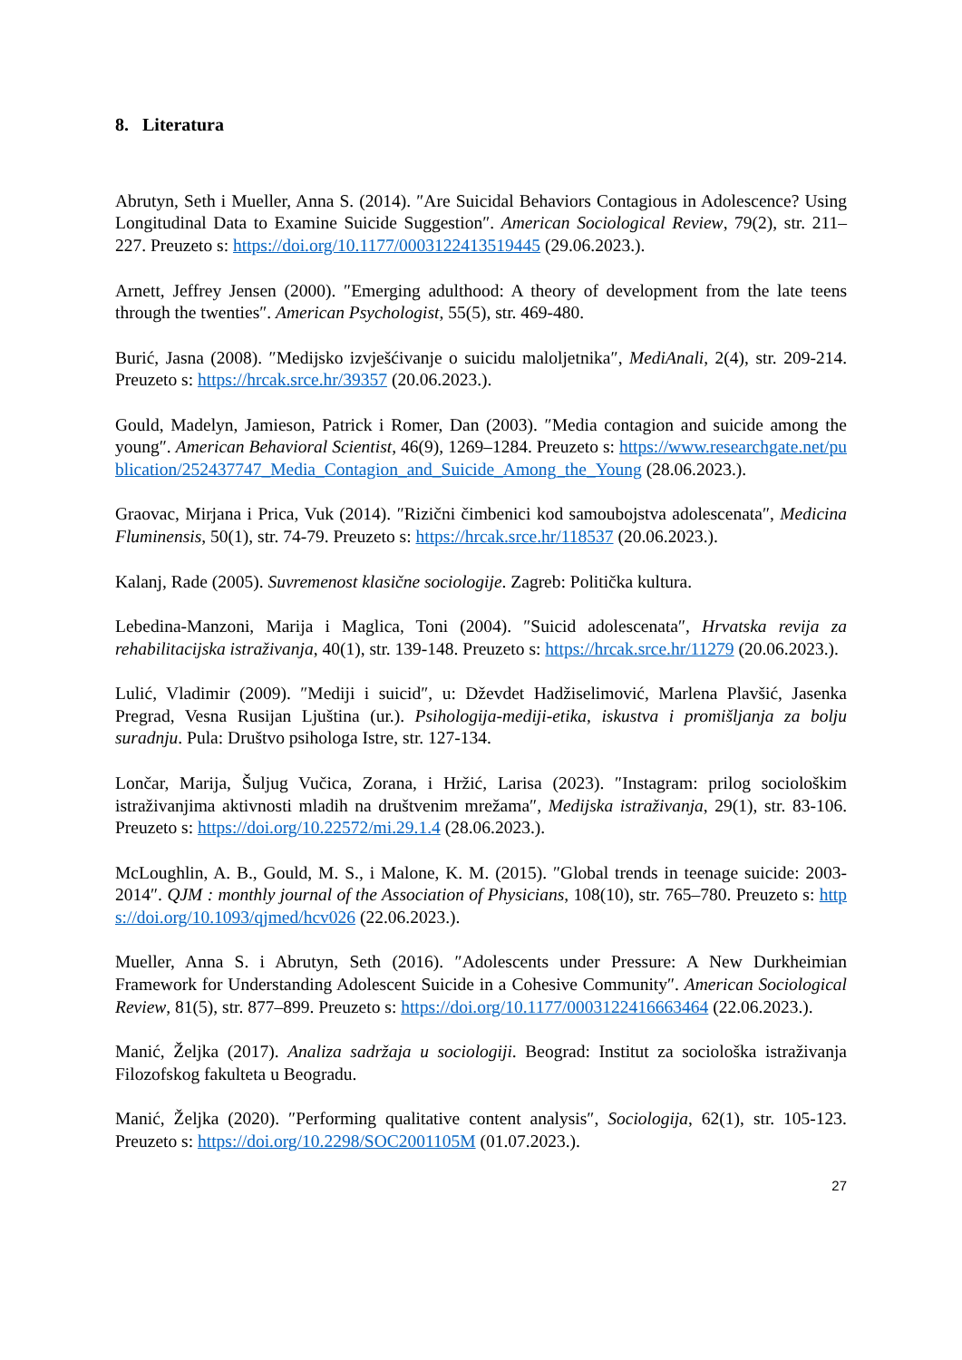8. Literatura
Abrutyn, Seth i Mueller, Anna S. (2014). ″Are Suicidal Behaviors Contagious in Adolescence? Using Longitudinal Data to Examine Suicide Suggestion″. American Sociological Review, 79(2), str. 211–227. Preuzeto s: https://doi.org/10.1177/0003122413519445 (29.06.2023.).
Arnett, Jeffrey Jensen (2000). ″Emerging adulthood: A theory of development from the late teens through the twenties″. American Psychologist, 55(5), str. 469-480.
Burić, Jasna (2008). ″Medijsko izvješćivanje o suicidu maloljetnika″, MediAnali, 2(4), str. 209-214. Preuzeto s: https://hrcak.srce.hr/39357 (20.06.2023.).
Gould, Madelyn, Jamieson, Patrick i Romer, Dan (2003). ″Media contagion and suicide among the young″. American Behavioral Scientist, 46(9), 1269–1284. Preuzeto s: https://www.researchgate.net/publication/252437747_Media_Contagion_and_Suicide_Among_the_Young (28.06.2023.).
Graovac, Mirjana i Prica, Vuk (2014). ″Rizični čimbenici kod samoubojstva adolescenata″, Medicina Fluminensis, 50(1), str. 74-79. Preuzeto s: https://hrcak.srce.hr/118537 (20.06.2023.).
Kalanj, Rade (2005). Suvremenost klasične sociologije. Zagreb: Politička kultura.
Lebedina-Manzoni, Marija i Maglica, Toni (2004). ″Suicid adolescenata″, Hrvatska revija za rehabilitacijska istraživanja, 40(1), str. 139-148. Preuzeto s: https://hrcak.srce.hr/11279 (20.06.2023.).
Lulić, Vladimir (2009). ″Mediji i suicid″, u: Dževdet Hadžiselimović, Marlena Plavšić, Jasenka Pregrad, Vesna Rusijan Ljuština (ur.). Psihologija-mediji-etika, iskustva i promišljanja za bolju suradnju. Pula: Društvo psihologa Istre, str. 127-134.
Lončar, Marija, Šuljug Vučica, Zorana, i Hržić, Larisa (2023). ″Instagram: prilog sociološkim istraživanjima aktivnosti mladih na društvenim mrežama″, Medijska istraživanja, 29(1), str. 83-106. Preuzeto s: https://doi.org/10.22572/mi.29.1.4 (28.06.2023.).
McLoughlin, A. B., Gould, M. S., i Malone, K. M. (2015). ″Global trends in teenage suicide: 2003-2014″. QJM : monthly journal of the Association of Physicians, 108(10), str. 765–780. Preuzeto s: https://doi.org/10.1093/qjmed/hcv026 (22.06.2023.).
Mueller, Anna S. i Abrutyn, Seth (2016). ″Adolescents under Pressure: A New Durkheimian Framework for Understanding Adolescent Suicide in a Cohesive Community″. American Sociological Review, 81(5), str. 877–899. Preuzeto s: https://doi.org/10.1177/0003122416663464 (22.06.2023.).
Manić, Željka (2017). Analiza sadržaja u sociologiji. Beograd: Institut za sociološka istraživanja Filozofskog fakulteta u Beogradu.
Manić, Željka (2020). ″Performing qualitative content analysis″, Sociologija, 62(1), str. 105-123. Preuzeto s: https://doi.org/10.2298/SOC2001105M (01.07.2023.).
27